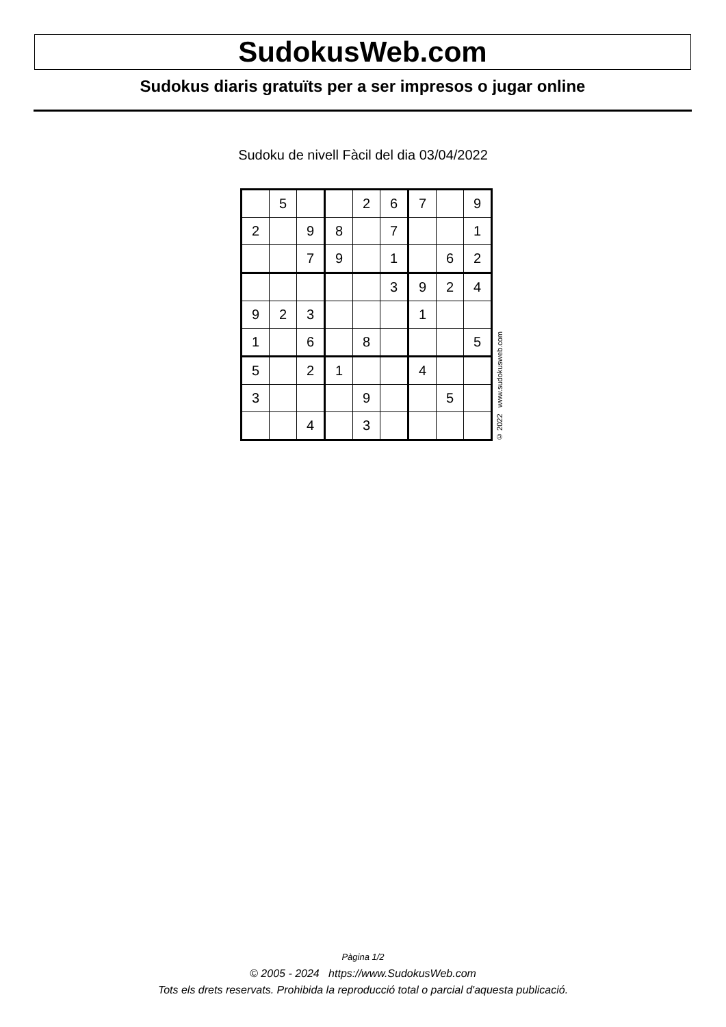SudokusWeb.com
Sudokus diaris gratuïts per a ser impresos o jugar online
Sudoku de nivell Fàcil del dia 03/04/2022
| | 5 | | | 2 | 6 | 7 | | 9 |
| 2 | | 9 | 8 | | 7 | | | 1 |
| | | 7 | 9 | | 1 | | 6 | 2 |
| | | | | | 3 | 9 | 2 | 4 |
| 9 | 2 | 3 | | | | 1 | | |
| 1 | | 6 | | 8 | | | | 5 |
| 5 | | 2 | 1 | | | 4 | | |
| 3 | | | | 9 | | | 5 | |
| | | 4 | | 3 | | | | |
© 2022 www.sudokusweb.com
Pàgina 1/2
© 2005 - 2024 https://www.SudokusWeb.com
Tots els drets reservats. Prohibida la reproducció total o parcial d'aquesta publicació.